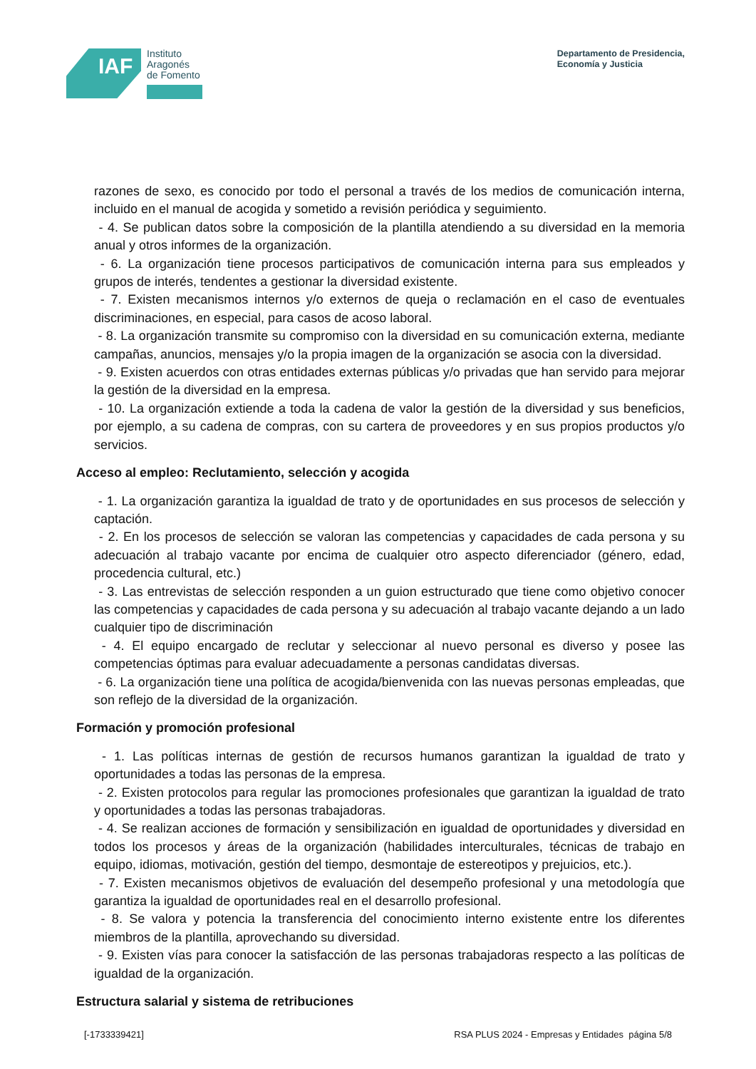IAF
Instituto
Aragonés
de Fomento
Departamento de Presidencia,
Economía y Justicia
razones de sexo, es conocido por todo el personal a través de los medios de comunicación interna, incluido en el manual de acogida y sometido a revisión periódica y seguimiento.
- 4. Se publican datos sobre la composición de la plantilla atendiendo a su diversidad en la memoria anual y otros informes de la organización.
- 6. La organización tiene procesos participativos de comunicación interna para sus empleados y grupos de interés, tendentes a gestionar la diversidad existente.
- 7. Existen mecanismos internos y/o externos de queja o reclamación en el caso de eventuales discriminaciones, en especial, para casos de acoso laboral.
- 8. La organización transmite su compromiso con la diversidad en su comunicación externa, mediante campañas, anuncios, mensajes y/o la propia imagen de la organización se asocia con la diversidad.
- 9. Existen acuerdos con otras entidades externas públicas y/o privadas que han servido para mejorar la gestión de la diversidad en la empresa.
- 10. La organización extiende a toda la cadena de valor la gestión de la diversidad y sus beneficios, por ejemplo, a su cadena de compras, con su cartera de proveedores y en sus propios productos y/o servicios.
Acceso al empleo: Reclutamiento, selección y acogida
- 1. La organización garantiza la igualdad de trato y de oportunidades en sus procesos de selección y captación.
- 2. En los procesos de selección se valoran las competencias y capacidades de cada persona y su adecuación al trabajo vacante por encima de cualquier otro aspecto diferenciador (género, edad, procedencia cultural, etc.)
- 3. Las entrevistas de selección responden a un guion estructurado que tiene como objetivo conocer las competencias y capacidades de cada persona y su adecuación al trabajo vacante dejando a un lado cualquier tipo de discriminación
- 4. El equipo encargado de reclutar y seleccionar al nuevo personal es diverso y posee las competencias óptimas para evaluar adecuadamente a personas candidatas diversas.
- 6. La organización tiene una política de acogida/bienvenida con las nuevas personas empleadas, que son reflejo de la diversidad de la organización.
Formación y promoción profesional
- 1. Las políticas internas de gestión de recursos humanos garantizan la igualdad de trato y oportunidades a todas las personas de la empresa.
- 2. Existen protocolos para regular las promociones profesionales que garantizan la igualdad de trato y oportunidades a todas las personas trabajadoras.
- 4. Se realizan acciones de formación y sensibilización en igualdad de oportunidades y diversidad en todos los procesos y áreas de la organización (habilidades interculturales, técnicas de trabajo en equipo, idiomas, motivación, gestión del tiempo, desmontaje de estereotipos y prejuicios, etc.).
- 7. Existen mecanismos objetivos de evaluación del desempeño profesional y una metodología que garantiza la igualdad de oportunidades real en el desarrollo profesional.
- 8. Se valora y potencia la transferencia del conocimiento interno existente entre los diferentes miembros de la plantilla, aprovechando su diversidad.
- 9. Existen vías para conocer la satisfacción de las personas trabajadoras respecto a las políticas de igualdad de la organización.
Estructura salarial y sistema de retribuciones
[-1733339421] RSA PLUS 2024 - Empresas y Entidades página 5/8